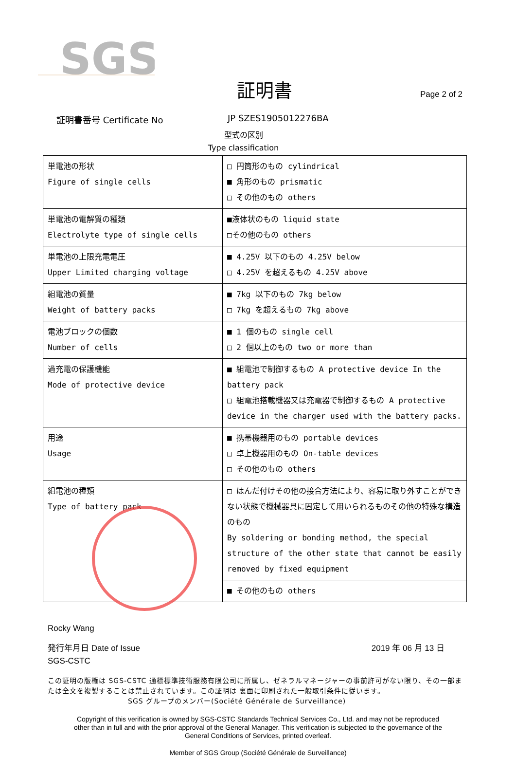SGS
証明書
Page 2 of 2
証明書番号 Certificate No JP SZES1905012276BA
型式の区別
Type classification
| 単電池の形状 Figure of single cells | □ 円筒形のもの cylindrical ■ 角形のもの prismatic □ その他のもの others |
| 単電池の電解質の種類 Electrolyte type of single cells | ■液体状のもの liquid state □その他のもの others |
| 単電池の上限充電電圧 Upper Limited charging voltage | ■ 4.25V 以下のもの 4.25V below □ 4.25V を超えるもの 4.25V above |
| 組電池の質量 Weight of battery packs | ■ 7kg 以下のもの 7kg below □ 7kg を超えるもの 7kg above |
| 電池ブロックの個数 Number of cells | ■ 1 個のもの single cell □ 2 個以上のもの two or more than |
| 過充電の保護機能 Mode of protective device | ■ 組電池で制御するもの A protective device In the battery pack □ 組電池搭載機器又は充電器で制御するもの A protective device in the charger used with the battery packs. |
| 用途 Usage | ■ 携帯機器用のもの portable devices □ 卓上機器用のもの On-table devices □ その他のもの others |
| 組電池の種類 Type of battery pack | □ はんだ付けその他の接合方法により、容易に取り外すことができない状態で機械器具に固定して用いられるものその他の特殊な構造のもの By soldering or bonding method, the special structure of the other state that cannot be easily removed by fixed equipment |
| | ■ その他のもの others |
Rocky Wang
発行年月日 Date of Issue 2019 年 06 月 13 日
SGS-CSTC
この証明の版権は SGS-CSTC 通標標準技術服務有限公司に所属し、ゼネラルマネージャーの事前許可がない限り、その一部または全文を複製することは禁止されています。この証明は 裏面に印刷された一般取引条件に従います。
SGS グループのメンバー(Société Générale de Surveillance)
Copyright of this verification is owned by SGS-CSTC Standards Technical Services Co., Ltd. and may not be reproduced
other than in full and with the prior approval of the General Manager. This verification is subjected to the governance of the
General Conditions of Services, printed overleaf.
Member of SGS Group (Société Générale de Surveillance)